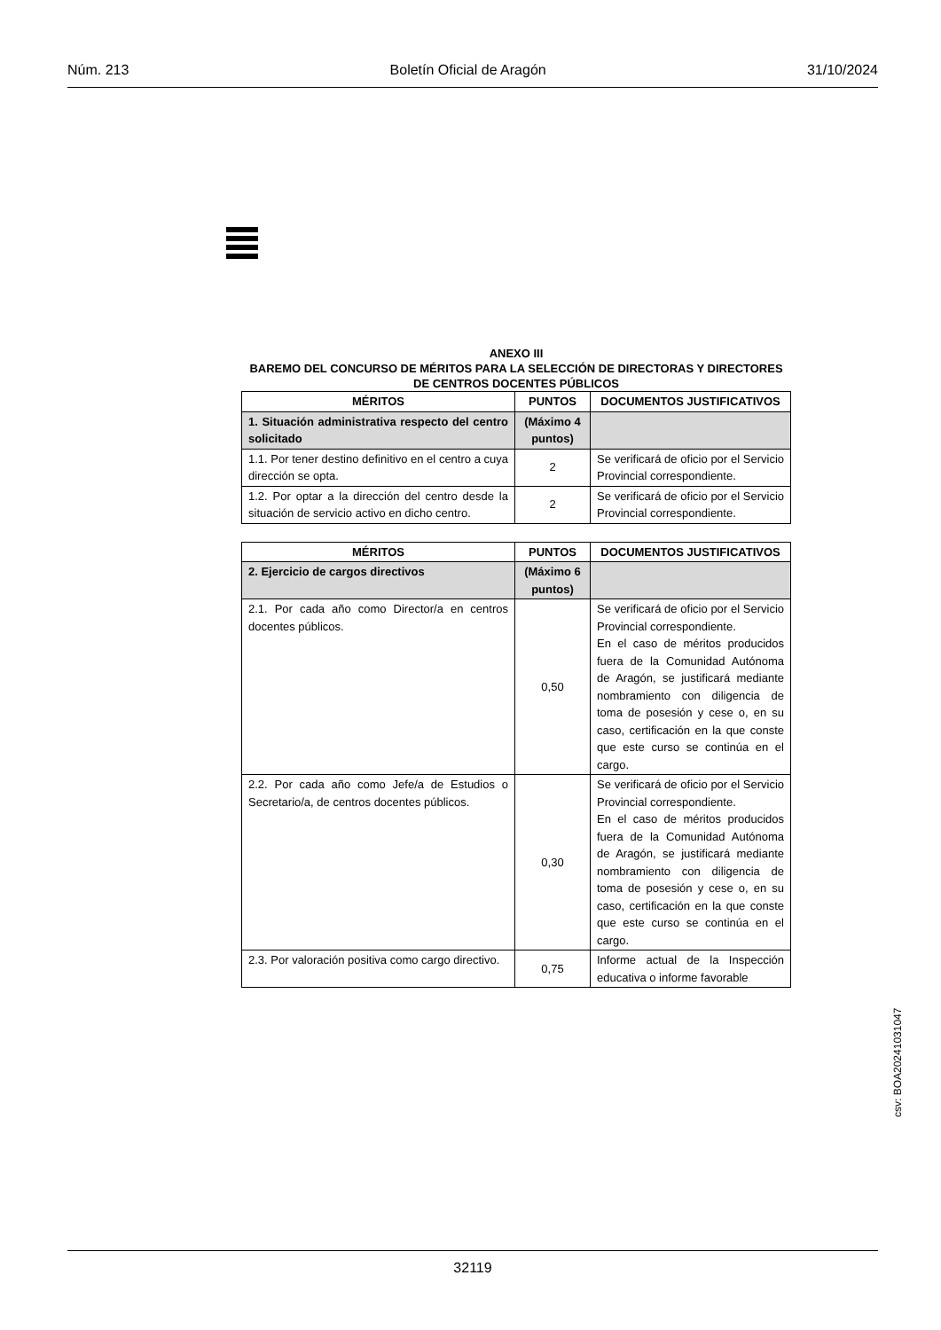Núm. 213 Boletín Oficial de Aragón 31/10/2024
ANEXO III
BAREMO DEL CONCURSO DE MÉRITOS PARA LA SELECCIÓN DE DIRECTORAS Y DIRECTORES DE CENTROS DOCENTES PÚBLICOS
| MÉRITOS | PUNTOS | DOCUMENTOS JUSTIFICATIVOS |
| --- | --- | --- |
| 1. Situación administrativa respecto del centro solicitado | (Máximo 4 puntos) | |
| 1.1. Por tener destino definitivo en el centro a cuya dirección se opta. | 2 | Se verificará de oficio por el Servicio Provincial correspondiente. |
| 1.2. Por optar a la dirección del centro desde la situación de servicio activo en dicho centro. | 2 | Se verificará de oficio por el Servicio Provincial correspondiente. |
| MÉRITOS | PUNTOS | DOCUMENTOS JUSTIFICATIVOS |
| --- | --- | --- |
| 2. Ejercicio de cargos directivos | (Máximo 6 puntos) | |
| 2.1. Por cada año como Director/a en centros docentes públicos. | 0,50 | Se verificará de oficio por el Servicio Provincial correspondiente. En el caso de méritos producidos fuera de la Comunidad Autónoma de Aragón, se justificará mediante nombramiento con diligencia de toma de posesión y cese o, en su caso, certificación en la que conste que este curso se continúa en el cargo. |
| 2.2. Por cada año como Jefe/a de Estudios o Secretario/a, de centros docentes públicos. | 0,30 | Se verificará de oficio por el Servicio Provincial correspondiente. En el caso de méritos producidos fuera de la Comunidad Autónoma de Aragón, se justificará mediante nombramiento con diligencia de toma de posesión y cese o, en su caso, certificación en la que conste que este curso se continúa en el cargo. |
| 2.3. Por valoración positiva como cargo directivo. | 0,75 | Informe actual de la Inspección educativa o informe favorable |
csv: BOA20241031047
32119